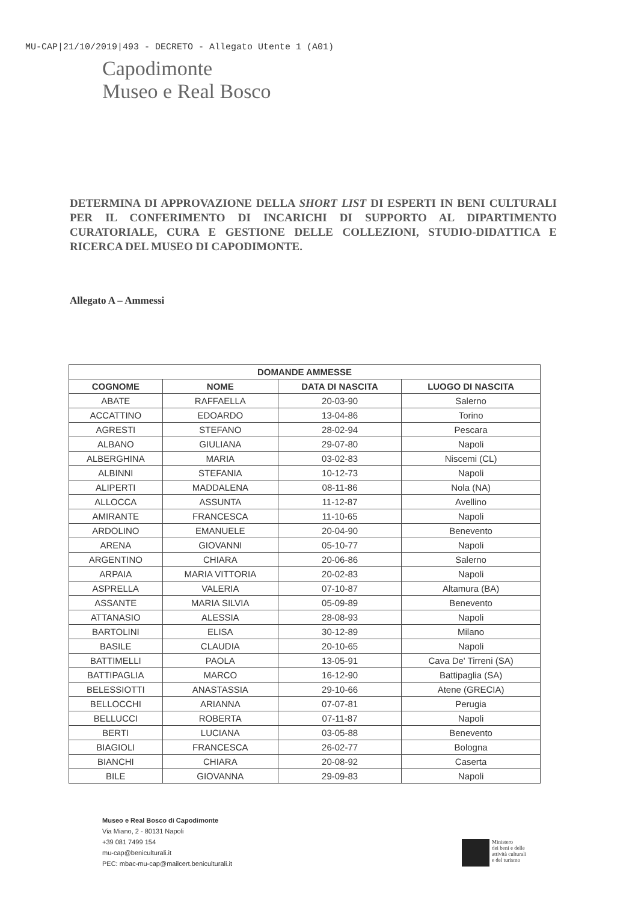MU-CAP|21/10/2019|493 - DECRETO - Allegato Utente 1 (A01)
Capodimonte
Museo e Real Bosco
DETERMINA DI APPROVAZIONE DELLA SHORT LIST DI ESPERTI IN BENI CULTURALI PER IL CONFERIMENTO DI INCARICHI DI SUPPORTO AL DIPARTIMENTO CURATORIALE, CURA E GESTIONE DELLE COLLEZIONI, STUDIO-DIDATTICA E RICERCA DEL MUSEO DI CAPODIMONTE.
Allegato A – Ammessi
| DOMANDE AMMESSE | | | |
| --- | --- | --- | --- |
| COGNOME | NOME | DATA DI NASCITA | LUOGO DI NASCITA |
| ABATE | RAFFAELLA | 20-03-90 | Salerno |
| ACCATTINO | EDOARDO | 13-04-86 | Torino |
| AGRESTI | STEFANO | 28-02-94 | Pescara |
| ALBANO | GIULIANA | 29-07-80 | Napoli |
| ALBERGHINA | MARIA | 03-02-83 | Niscemi (CL) |
| ALBINNI | STEFANIA | 10-12-73 | Napoli |
| ALIPERTI | MADDALENA | 08-11-86 | Nola (NA) |
| ALLOCCA | ASSUNTA | 11-12-87 | Avellino |
| AMIRANTE | FRANCESCA | 11-10-65 | Napoli |
| ARDOLINO | EMANUELE | 20-04-90 | Benevento |
| ARENA | GIOVANNI | 05-10-77 | Napoli |
| ARGENTINO | CHIARA | 20-06-86 | Salerno |
| ARPAIA | MARIA VITTORIA | 20-02-83 | Napoli |
| ASPRELLA | VALERIA | 07-10-87 | Altamura (BA) |
| ASSANTE | MARIA SILVIA | 05-09-89 | Benevento |
| ATTANASIO | ALESSIA | 28-08-93 | Napoli |
| BARTOLINI | ELISA | 30-12-89 | Milano |
| BASILE | CLAUDIA | 20-10-65 | Napoli |
| BATTIMELLI | PAOLA | 13-05-91 | Cava De' Tirreni (SA) |
| BATTIPAGLIA | MARCO | 16-12-90 | Battipaglia (SA) |
| BELESSIOTTI | ANASTASSIA | 29-10-66 | Atene (GRECIA) |
| BELLOCCHI | ARIANNA | 07-07-81 | Perugia |
| BELLUCCI | ROBERTA | 07-11-87 | Napoli |
| BERTI | LUCIANA | 03-05-88 | Benevento |
| BIAGIOLI | FRANCESCA | 26-02-77 | Bologna |
| BIANCHI | CHIARA | 20-08-92 | Caserta |
| BILE | GIOVANNA | 29-09-83 | Napoli |
Museo e Real Bosco di Capodimonte
Via Miano, 2 - 80131 Napoli
+39 081 7499 154
mu-cap@beniculturali.it
PEC: mbac-mu-cap@mailcert.beniculturali.it
Ministero
dei beni e delle
attività culturali
e del turismo